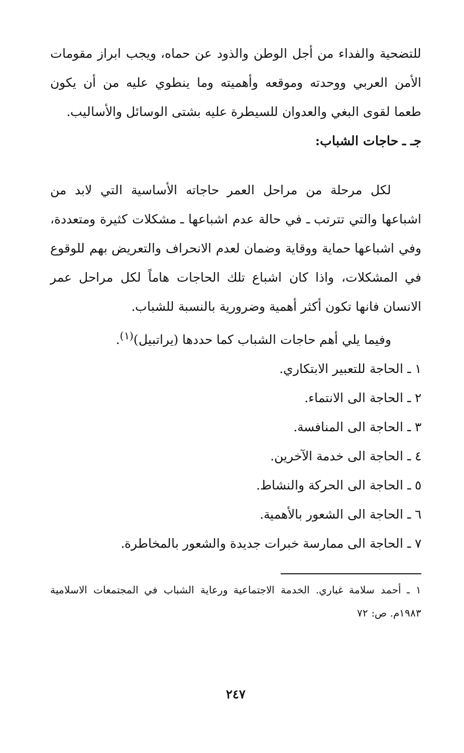للتضحية والفداء من أجل الوطن والذود عن حماه، ويجب ابراز مقومات الأمن العربي ووحدته وموقعه وأهميته وما ينطوي عليه من أن يكون طعما لقوى البغي والعدوان للسيطرة عليه بشتى الوسائل والأساليب.
جـ ـ حاجات الشباب:
لكل مرحلة من مراحل العمر حاجاته الأساسية التي لابد من اشباعها والتي تترتب ـ في حالة عدم اشباعها ـ مشكلات كثيرة ومتعددة، وفي اشباعها حماية ووقاية وضمان لعدم الانحراف والتعريض بهم للوقوع في المشكلات، واذا كان اشباع تلك الحاجات هاماً لكل مراحل عمر الانسان فانها تكون أكثر أهمية وضرورية بالنسبة للشباب.
وفيما يلي أهم حاجات الشباب كما حددها (يراتبيل)<sup>(١)</sup>.
١ ـ الحاجة للتعبير الابتكاري.
٢ ـ الحاجة الى الانتماء.
٣ ـ الحاجة الى المنافسة.
٤ ـ الحاجة الى خدمة الآخرين.
٥ ـ الحاجة الى الحركة والنشاط.
٦ ـ الحاجة الى الشعور بالأهمية.
٧ ـ الحاجة الى ممارسة خبرات جديدة والشعور بالمخاطرة.
١ ـ أحمد سلامة غباري. الخدمة الاجتماعية ورعاية الشباب في المجتمعات الاسلامية ١٩٨٣م. ص: ٧٢
٢٤٧